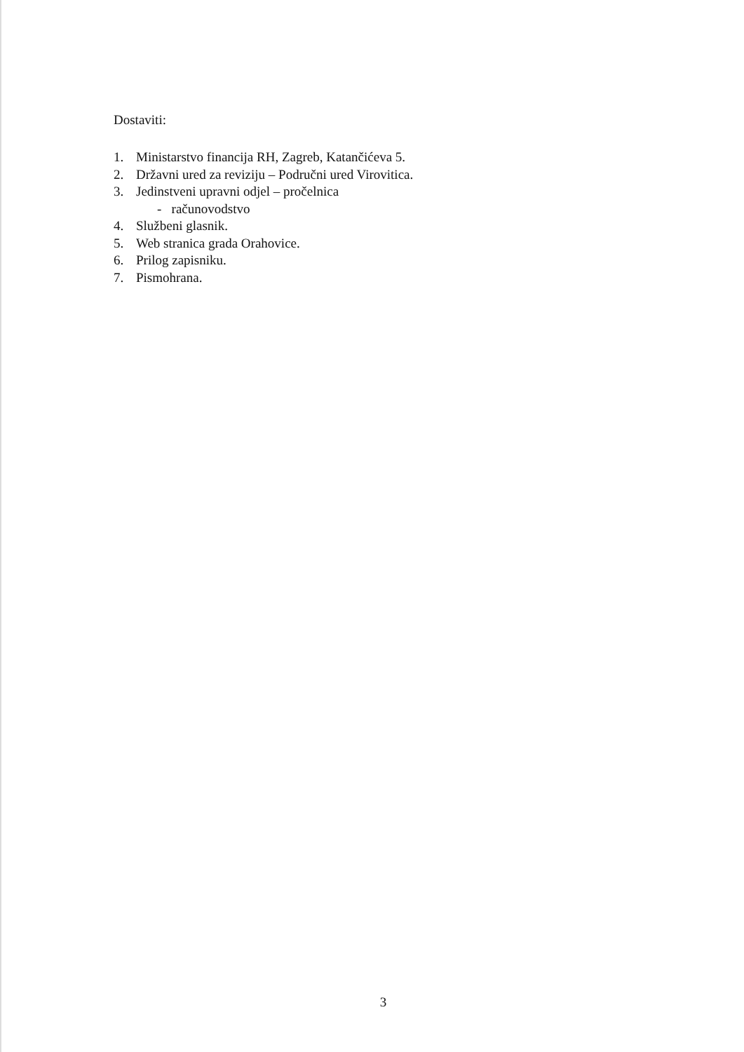Dostaviti:
1. Ministarstvo financija RH, Zagreb, Katančićeva 5.
2. Državni ured za reviziju – Područni ured Virovitica.
3. Jedinstveni upravni odjel – pročelnica
- računovodstvo
4. Službeni glasnik.
5. Web stranica grada Orahovice.
6. Prilog zapisniku.
7. Pismohrana.
3